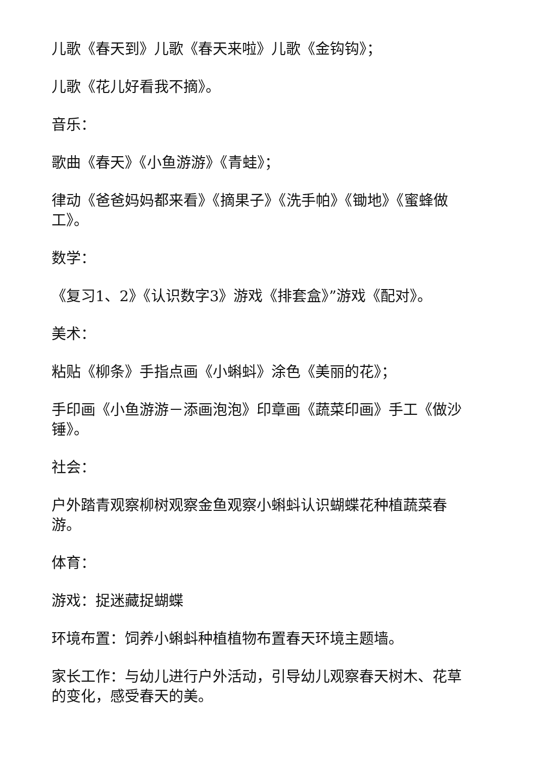儿歌《春天到》儿歌《春天来啦》儿歌《金钩钩》；
儿歌《花儿好看我不摘》。
音乐：
歌曲《春天》《小鱼游游》《青蛙》；
律动《爸爸妈妈都来看》《摘果子》《洗手帕》《锄地》《蜜蜂做工》。
数学：
《复习1、2》《认识数字3》游戏《排套盒》”游戏《配对》。
美术：
粘贴《柳条》手指点画《小蝌蚪》涂色《美丽的花》；
手印画《小鱼游游－添画泡泡》印章画《蔬菜印画》手工《做沙锤》。
社会：
户外踏青观察柳树观察金鱼观察小蝌蚪认识蝴蝶花种植蔬菜春游。
体育：
游戏：捉迷藏捉蝴蝶
环境布置：饲养小蝌蚪种植植物布置春天环境主题墙。
家长工作：与幼儿进行户外活动，引导幼儿观察春天树木、花草的变化，感受春天的美。